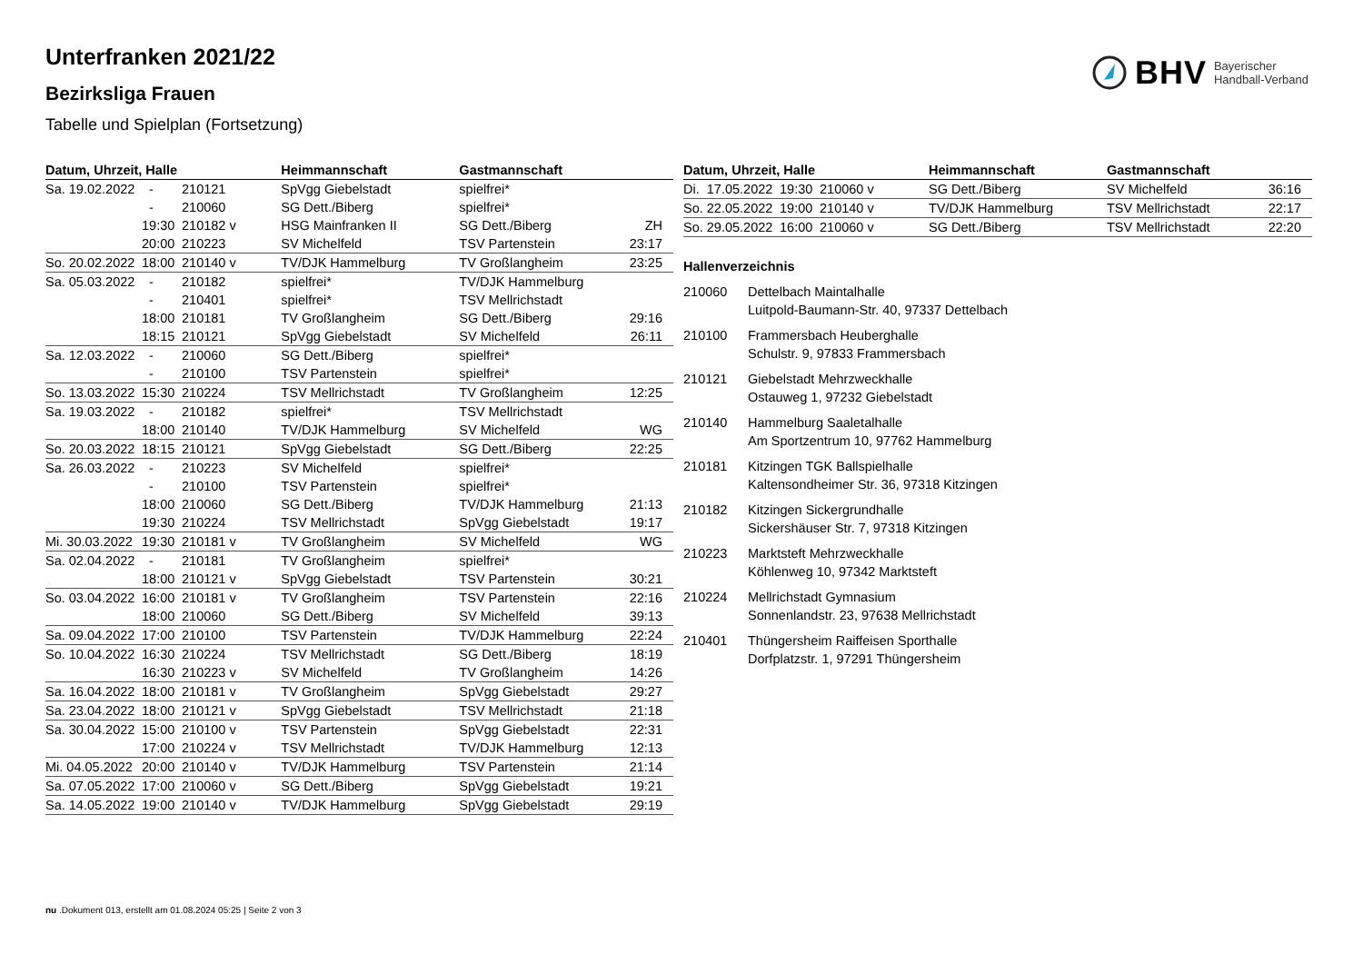Unterfranken 2021/22
Bezirksliga Frauen
Tabelle und Spielplan (Fortsetzung)
BHV Bayerischer
Handball-Verband
| Datum, Uhrzeit, Halle | | | Heimmannschaft | Gastmannschaft | |
| --- | --- | --- | --- | --- | --- |
| Sa. 19.02.2022 | - | 210121 | SpVgg Giebelstadt | spielfrei* | |
| | - | 210060 | SG Dett./Biberg | spielfrei* | |
| | 19:30 | 210182 v | HSG Mainfranken II | SG Dett./Biberg | ZH |
| | 20:00 | 210223 | SV Michelfeld | TSV Partenstein | 23:17 |
| So. 20.02.2022 | 18:00 | 210140 v | TV/DJK Hammelburg | TV Großlangheim | 23:25 |
| Sa. 05.03.2022 | - | 210182 | spielfrei* | TV/DJK Hammelburg | |
| | - | 210401 | spielfrei* | TSV Mellrichstadt | |
| | 18:00 | 210181 | TV Großlangheim | SG Dett./Biberg | 29:16 |
| | 18:15 | 210121 | SpVgg Giebelstadt | SV Michelfeld | 26:11 |
| Sa. 12.03.2022 | - | 210060 | SG Dett./Biberg | spielfrei* | |
| | - | 210100 | TSV Partenstein | spielfrei* | |
| So. 13.03.2022 | 15:30 | 210224 | TSV Mellrichstadt | TV Großlangheim | 12:25 |
| Sa. 19.03.2022 | - | 210182 | spielfrei* | TSV Mellrichstadt | |
| | 18:00 | 210140 | TV/DJK Hammelburg | SV Michelfeld | WG |
| So. 20.03.2022 | 18:15 | 210121 | SpVgg Giebelstadt | SG Dett./Biberg | 22:25 |
| Sa. 26.03.2022 | - | 210223 | SV Michelfeld | spielfrei* | |
| | - | 210100 | TSV Partenstein | spielfrei* | |
| | 18:00 | 210060 | SG Dett./Biberg | TV/DJK Hammelburg | 21:13 |
| | 19:30 | 210224 | TSV Mellrichstadt | SpVgg Giebelstadt | 19:17 |
| Mi. 30.03.2022 | 19:30 | 210181 v | TV Großlangheim | SV Michelfeld | WG |
| Sa. 02.04.2022 | - | 210181 | TV Großlangheim | spielfrei* | |
| | 18:00 | 210121 v | SpVgg Giebelstadt | TSV Partenstein | 30:21 |
| So. 03.04.2022 | 16:00 | 210181 v | TV Großlangheim | TSV Partenstein | 22:16 |
| | 18:00 | 210060 | SG Dett./Biberg | SV Michelfeld | 39:13 |
| Sa. 09.04.2022 | 17:00 | 210100 | TSV Partenstein | TV/DJK Hammelburg | 22:24 |
| So. 10.04.2022 | 16:30 | 210224 | TSV Mellrichstadt | SG Dett./Biberg | 18:19 |
| | 16:30 | 210223 v | SV Michelfeld | TV Großlangheim | 14:26 |
| Sa. 16.04.2022 | 18:00 | 210181 v | TV Großlangheim | SpVgg Giebelstadt | 29:27 |
| Sa. 23.04.2022 | 18:00 | 210121 v | SpVgg Giebelstadt | TSV Mellrichstadt | 21:18 |
| Sa. 30.04.2022 | 15:00 | 210100 v | TSV Partenstein | SpVgg Giebelstadt | 22:31 |
| | 17:00 | 210224 v | TSV Mellrichstadt | TV/DJK Hammelburg | 12:13 |
| Mi. 04.05.2022 | 20:00 | 210140 v | TV/DJK Hammelburg | TSV Partenstein | 21:14 |
| Sa. 07.05.2022 | 17:00 | 210060 v | SG Dett./Biberg | SpVgg Giebelstadt | 19:21 |
| Sa. 14.05.2022 | 19:00 | 210140 v | TV/DJK Hammelburg | SpVgg Giebelstadt | 29:19 |
| Datum, Uhrzeit, Halle | | | Heimmannschaft | Gastmannschaft | |
| --- | --- | --- | --- | --- | --- |
| Di. 17.05.2022 | 19:30 | 210060 v | SG Dett./Biberg | SV Michelfeld | 36:16 |
| So. 22.05.2022 | 19:00 | 210140 v | TV/DJK Hammelburg | TSV Mellrichstadt | 22:17 |
| So. 29.05.2022 | 16:00 | 210060 v | SG Dett./Biberg | TSV Mellrichstadt | 22:20 |
Hallenverzeichnis
210060 Dettelbach Maintalhalle
Luitpold-Baumann-Str. 40, 97337 Dettelbach
210100 Frammersbach Heuberghalle
Schulstr. 9, 97833 Frammersbach
210121 Giebelstadt Mehrzweckhalle
Ostauweg 1, 97232 Giebelstadt
210140 Hammelburg Saaletalhalle
Am Sportzentrum 10, 97762 Hammelburg
210181 Kitzingen TGK Ballspielhalle
Kaltensondheimer Str. 36, 97318 Kitzingen
210182 Kitzingen Sickergrundhalle
Sickershäuser Str. 7, 97318 Kitzingen
210223 Marktsteft Mehrzweckhalle
Köhlenweg 10, 97342 Marktsteft
210224 Mellrichstadt Gymnasium
Sonnenlandstr. 23, 97638 Mellrichstadt
210401 Thüngersheim Raiffeisen Sporthalle
Dorfplatzstr. 1, 97291 Thüngersheim
nu .Dokument 013, erstellt am 01.08.2024 05:25 | Seite 2 von 3